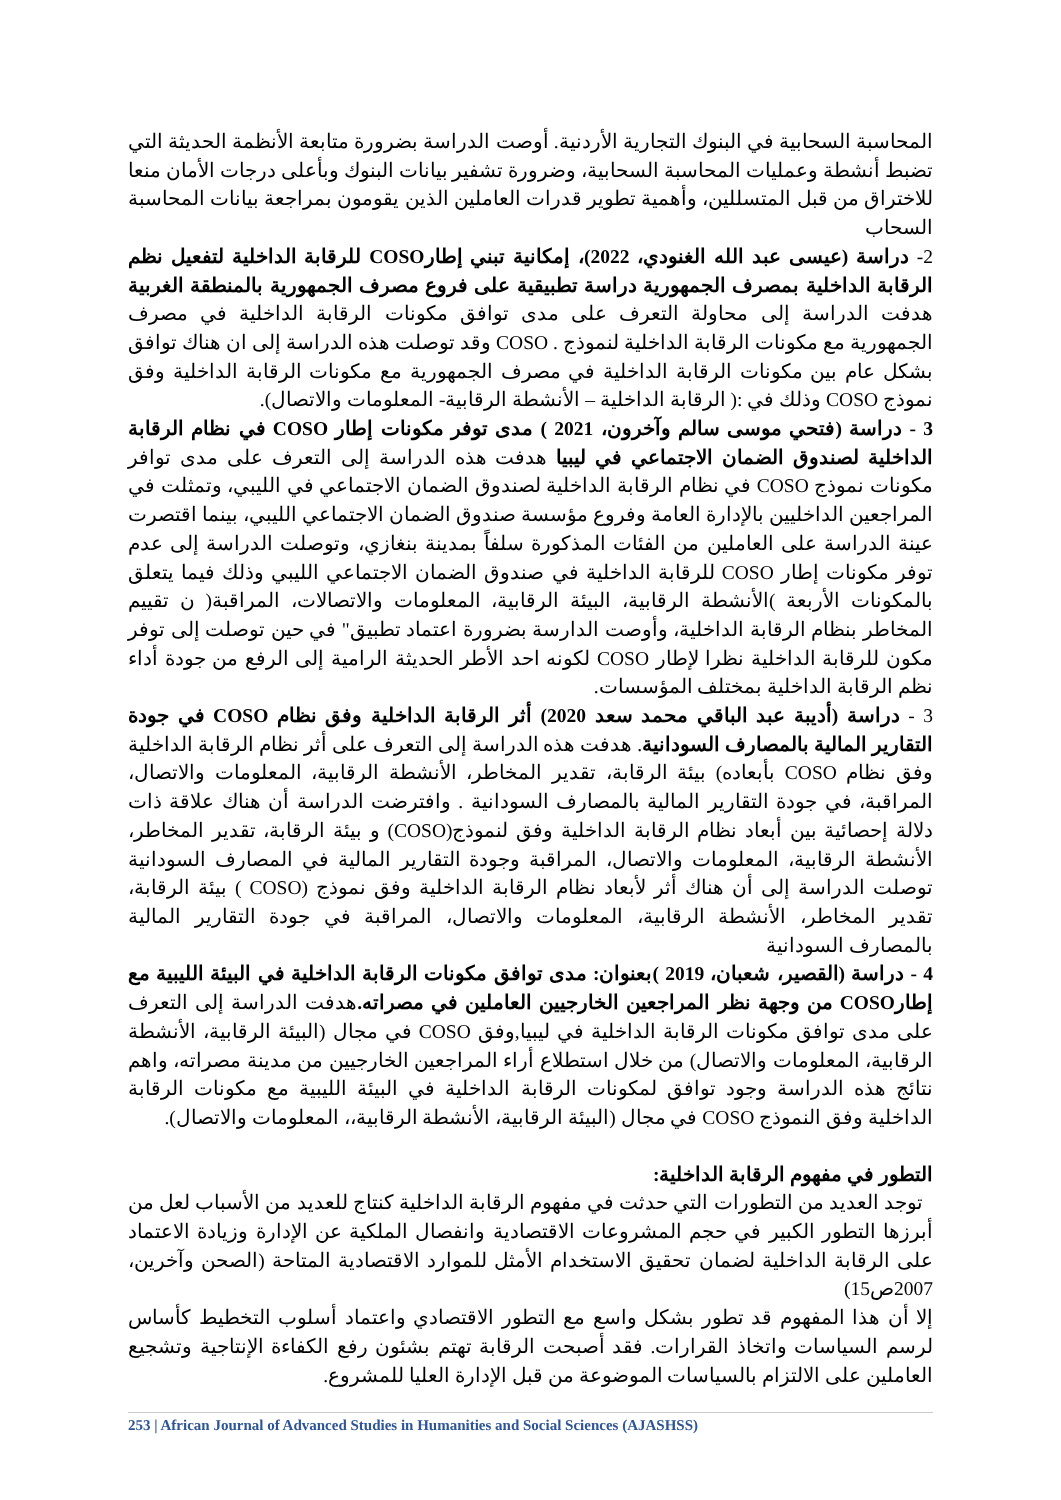المحاسبة السحابية في البنوك التجارية الأردنية. أوصت الدراسة بضرورة متابعة الأنظمة الحديثة التي تضبط أنشطة وعمليات المحاسبة السحابية، وضرورة تشفير بيانات البنوك وبأعلى درجات الأمان منعا للاختراق من قبل المتسللين، وأهمية تطوير قدرات العاملين الذين يقومون بمراجعة بيانات المحاسبة السحاب
2- دراسة (عيسى عبد الله الغنودي، 2022)، إمكانية تبني إطارCOSO للرقابة الداخلية لتفعيل نظم الرقابة الداخلية بمصرف الجمهورية دراسة تطبيقية على فروع مصرف الجمهورية بالمنطقة الغربية هدفت الدراسة إلى محاولة التعرف على مدى توافق مكونات الرقابة الداخلية في مصرف الجمهورية مع مكونات الرقابة الداخلية لنموذج . COSO وقد توصلت هذه الدراسة إلى ان هناك توافق بشكل عام بين مكونات الرقابة الداخلية في مصرف الجمهورية مع مكونات الرقابة الداخلية وفق نموذج COSO وذلك في :( الرقابة الداخلية – الأنشطة الرقابية- المعلومات والاتصال).
3 - دراسة (فتحي موسى سالم وآخرون، 2021 ) مدى توفر مكونات إطار COSO في نظام الرقابة الداخلية لصندوق الضمان الاجتماعي في ليبيا هدفت هذه الدراسة إلى التعرف على مدى توافر مكونات نموذج COSO في نظام الرقابة الداخلية لصندوق الضمان الاجتماعي في الليبي، وتمثلت في المراجعين الداخليين بالإدارة العامة وفروع مؤسسة صندوق الضمان الاجتماعي الليبي، بينما اقتصرت عينة الدراسة على العاملين من الفئات المذكورة سلفاً بمدينة بنغازي، وتوصلت الدراسة إلى عدم توفر مكونات إطار COSO للرقابة الداخلية في صندوق الضمان الاجتماعي الليبي وذلك فيما يتعلق بالمكونات الأربعة )الأنشطة الرقابية، البيئة الرقابية، المعلومات والاتصالات، المراقبة( ن تقييم المخاطر بنظام الرقابة الداخلية، وأوصت الدارسة بضرورة اعتماد تطبيق" في حين توصلت إلى توفر مكون للرقابة الداخلية نظرا لإطار COSO لكونه احد الأطر الحديثة الرامية إلى الرفع من جودة أداء نظم الرقابة الداخلية بمختلف المؤسسات.
3 - دراسة (أديبة عبد الباقي محمد سعد 2020) أثر الرقابة الداخلية وفق نظام COSO في جودة التقارير المالية بالمصارف السودانية. هدفت هذه الدراسة إلى التعرف على أثر نظام الرقابة الداخلية وفق نظام COSO بأبعاده) بيئة الرقابة، تقدير المخاطر، الأنشطة الرقابية، المعلومات والاتصال، المراقبة، في جودة التقارير المالية بالمصارف السودانية . وافترضت الدراسة أن هناك علاقة ذات دلالة إحصائية بين أبعاد نظام الرقابة الداخلية وفق لنموذج(COSO) و بيئة الرقابة، تقدير المخاطر، الأنشطة الرقابية، المعلومات والاتصال، المراقبة وجودة التقارير المالية في المصارف السودانية توصلت الدراسة إلى أن هناك أثر لأبعاد نظام الرقابة الداخلية وفق نموذج (COSO ) بيئة الرقابة، تقدير المخاطر، الأنشطة الرقابية، المعلومات والاتصال، المراقبة في جودة التقارير المالية بالمصارف السودانية
4 - دراسة (القصير، شعبان، 2019 )بعنوان: مدى توافق مكونات الرقابة الداخلية في البيئة الليبية مع إطارCOSO من وجهة نظر المراجعين الخارجيين العاملين في مصراته. هدفت الدراسة إلى التعرف على مدى توافق مكونات الرقابة الداخلية في ليبيا,وفق COSO في مجال (البيئة الرقابية، الأنشطة الرقابية، المعلومات والاتصال) من خلال استطلاع أراء المراجعين الخارجيين من مدينة مصراته، واهم نتائج هذه الدراسة وجود توافق لمكونات الرقابة الداخلية في البيئة الليبية مع مكونات الرقابة الداخلية وفق النموذج COSO في مجال (البيئة الرقابية، الأنشطة الرقابية،، المعلومات والاتصال).
التطور في مفهوم الرقابة الداخلية:
توجد العديد من التطورات التي حدثت في مفهوم الرقابة الداخلية كنتاج للعديد من الأسباب لعل من أبرزها التطور الكبير في حجم المشروعات الاقتصادية وانفصال الملكية عن الإدارة وزيادة الاعتماد على الرقابة الداخلية لضمان تحقيق الاستخدام الأمثل للموارد الاقتصادية المتاحة (الصحن وآخرين، 2007ص15)
إلا أن هذا المفهوم قد تطور بشكل واسع مع التطور الاقتصادي واعتماد أسلوب التخطيط كأساس لرسم السياسات واتخاذ القرارات. فقد أصبحت الرقابة تهتم بشئون رفع الكفاءة الإنتاجية وتشجيع العاملين على الالتزام بالسياسات الموضوعة من قبل الإدارة العليا للمشروع.
253 | African Journal of Advanced Studies in Humanities and Social Sciences (AJASHSS)